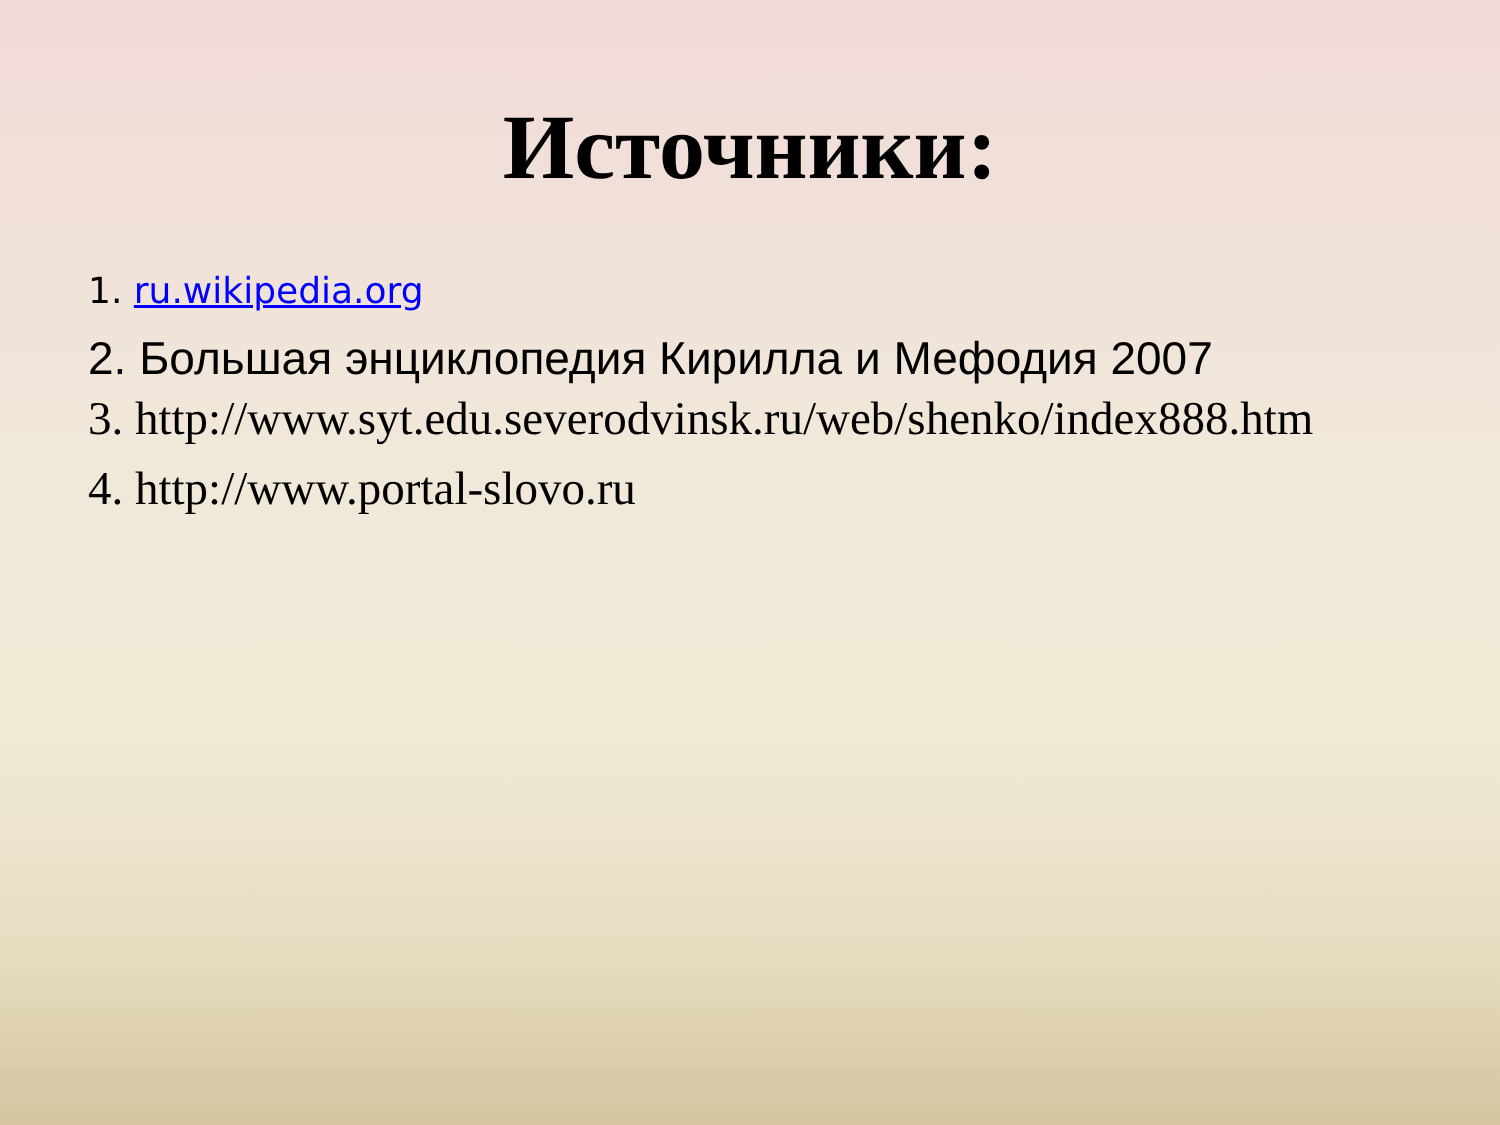Источники:
1. ru.wikipedia.org
2. Большая энциклопедия Кирилла и Мефодия 2007
3. http://www.syt.edu.severodvinsk.ru/web/shenko/index888.htm
4. http://www.portal-slovo.ru